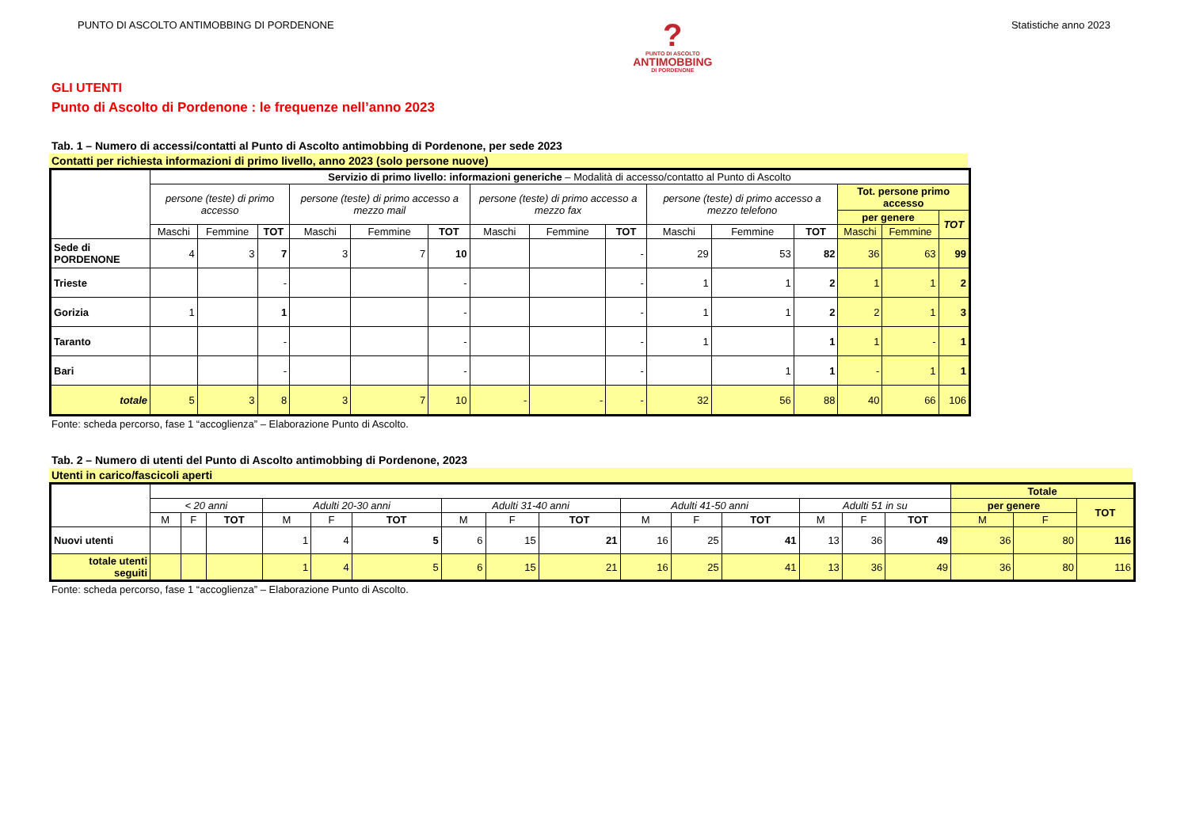PUNTO DI ASCOLTO ANTIMOBBING DI PORDENONE
?
PUNTO DI ASCOLTO
ANTIMOBBING
DI PORDENONE
Statistiche anno 2023
GLI UTENTI
Punto di Ascolto di Pordenone : le frequenze nell’anno 2023
Tab. 1 – Numero di accessi/contatti al Punto di Ascolto antimobbing di Pordenone, per sede 2023
Contatti per richiesta informazioni di primo livello, anno 2023 (solo persone nuove)
| | Servizio di primo livello: informazioni generiche – Modalità di accesso/contatto al Punto di Ascolto | | | | | | | | | | | | | | |
| --- | --- | --- | --- | --- | --- | --- | --- | --- | --- | --- | --- | --- | --- | --- | --- |
| | persone (teste) di primo accesso | | | persone (teste) di primo accesso a mezzo mail | | | persone (teste) di primo accesso a mezzo fax | | | persone (teste) di primo accesso a mezzo telefono | | | Tot. persone primo accesso | | |
| | | | | | | | | | | | | | per genere | | TOT |
| | Maschi | Femmine | TOT | Maschi | Femmine | TOT | Maschi | Femmine | TOT | Maschi | Femmine | TOT | Maschi | Femmine | |
| Sede di PORDENONE | 4 | 3 | 7 | 3 | 7 | 10 | | | - | 29 | 53 | 82 | 36 | 63 | 99 |
| Trieste | | | - | | | - | | | - | 1 | 1 | 2 | 1 | 1 | 2 |
| Gorizia | 1 | | 1 | | | - | | | - | 1 | 1 | 2 | 2 | 1 | 3 |
| Taranto | | | - | | | - | | | - | 1 | | 1 | 1 | - | 1 |
| Bari | | | - | | | - | | | - | | 1 | 1 | - | 1 | 1 |
| totale | 5 | 3 | 8 | 3 | 7 | 10 | - | - | - | 32 | 56 | 88 | 40 | 66 | 106 |
Fonte: scheda percorso, fase 1 “accoglienza” – Elaborazione Punto di Ascolto.
Tab. 2 – Numero di utenti del Punto di Ascolto antimobbing di Pordenone, 2023
Utenti in carico/fascicoli aperti
| | | | | | | | | | | | | | | | | Totale | | |
| --- | --- | --- | --- | --- | --- | --- | --- | --- | --- | --- | --- | --- | --- | --- | --- | --- | --- | --- |
| | < 20 anni | | | Adulti 20-30 anni | | | Adulti 31-40 anni | | | Adulti 41-50 anni | | | Adulti 51 in su | | | per genere | | TOT |
| | M | F | TOT | M | F | TOT | M | F | TOT | M | F | TOT | M | F | TOT | M | F | |
| Nuovi utenti | | | | 1 | 4 | 5 | 6 | 15 | 21 | 16 | 25 | 41 | 13 | 36 | 49 | 36 | 80 | 116 |
| totale utenti seguiti | | | | 1 | 4 | 5 | 6 | 15 | 21 | 16 | 25 | 41 | 13 | 36 | 49 | 36 | 80 | 116 |
Fonte: scheda percorso, fase 1 “accoglienza” – Elaborazione Punto di Ascolto.